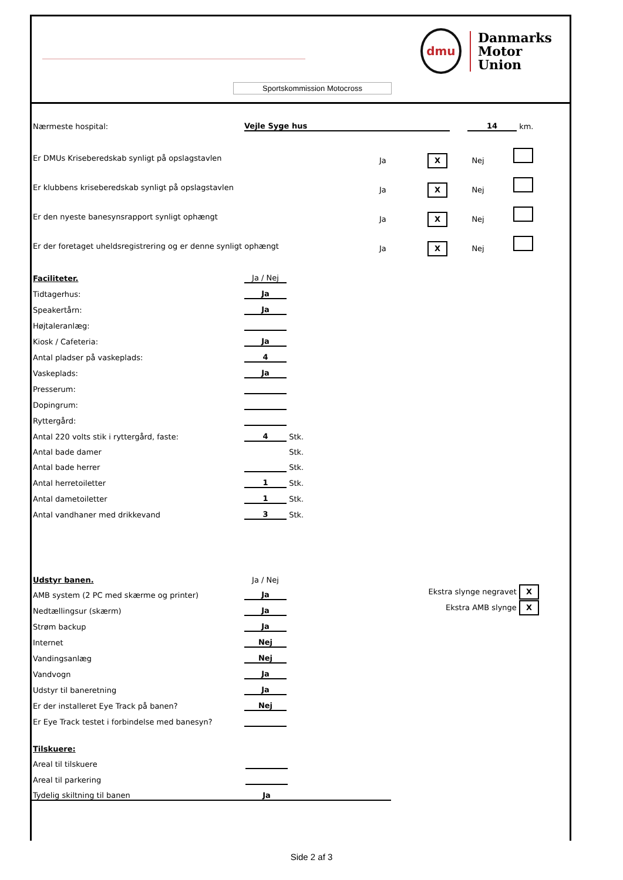dmu
Danmarks
Motor
Union
Sportskommission Motocross
| Nærmeste hospital: | Vejle Syge hus | | 14 | km. |
| Er DMUs Kriseberedskab synligt på opslagstavlen | Ja X Nej |
| Er klubbens kriseberedskab synligt på opslagstavlen | Ja X Nej |
| Er den nyeste banesynsrapport synligt ophængt | Ja X Nej |
| Er der foretaget uheldsregistrering og er denne synligt ophængt | Ja X Nej |
| Faciliteter. | Ja / Nej | |
| Tidtagerhus: | Ja | |
| Speakertårn: | Ja | |
| Højtaleranlæg: | | |
| Kiosk / Cafeteria: | Ja | |
| Antal pladser på vaskeplads: | 4 | |
| Vaskeplads: | Ja | |
| Presserum: | | |
| Dopingrum: | | |
| Ryttergård: | | |
| Antal 220 volts stik i ryttergård, faste: | 4 | Stk. |
| Antal bade damer | | Stk. |
| Antal bade herrer | | Stk. |
| Antal herretoiletter | 1 | Stk. |
| Antal dametoiletter | 1 | Stk. |
| Antal vandhaner med drikkevand | 3 | Stk. |
| Udstyr banen. | Ja / Nej | |
| AMB system (2 PC med skærme og printer) | Ja | Ekstra slynge negravet X |
| Nedtællingsur (skærm) | Ja | Ekstra AMB slynge X |
| Strøm backup | Ja | |
| Internet | Nej | |
| Vandingsanlæg | Nej | |
| Vandvogn | Ja | |
| Udstyr til baneretning | Ja | |
| Er der installeret Eye Track på banen? | Nej | |
| Er Eye Track testet i forbindelse med banesyn? | | |
| Tilskuere: | | |
| Areal til tilskuere | | |
| Areal til parkering | | |
| Tydelig skiltning til banen | Ja | |
Side 2 af 3